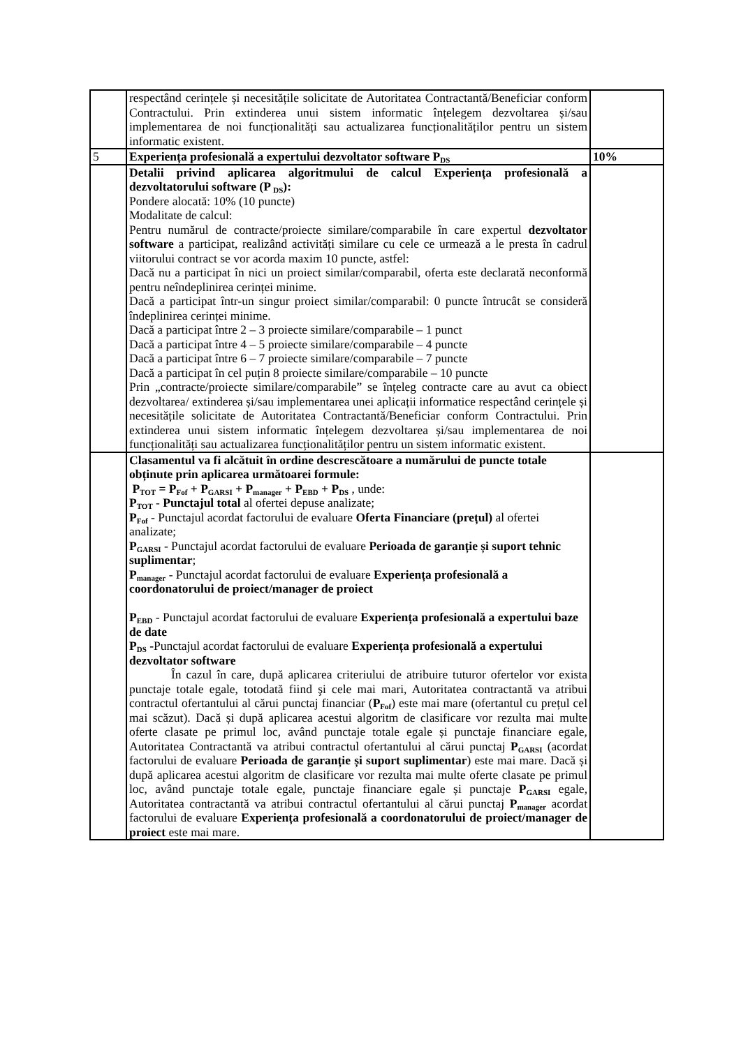| | respectând cerințele și necesitățile solicitate de Autoritatea Contractantă/Beneficiar conform Contractului. Prin extinderea unui sistem informatic înțelegem dezvoltarea și/sau implementarea de noi funcționalități sau actualizarea funcționalităților pentru un sistem informatic existent. | |
| 5 | Experiența profesională a expertului dezvoltator software P<sub>DS</sub> | 10% |
| | Detalii privind aplicarea algoritmului de calcul Experiența profesională a dezvoltatorului software (P <sub>DS</sub>): Pondere alocată: 10% (10 puncte) Modalitate de calcul: Pentru numărul de contracte/proiecte similare/comparabile în care expertul dezvoltator software a participat, realizând activități similare cu cele ce urmează a le presta în cadrul viitorului contract se vor acorda maxim 10 puncte, astfel: Dacă nu a participat în nici un proiect similar/comparabil, oferta este declarată neconformă pentru neîndeplinirea cerinței minime. Dacă a participat într-un singur proiect similar/comparabil: 0 puncte întrucât se consideră îndeplinirea cerinței minime. Dacă a participat între 2 – 3 proiecte similare/comparabile – 1 punct Dacă a participat între 4 – 5 proiecte similare/comparabile – 4 puncte Dacă a participat între 6 – 7 proiecte similare/comparabile – 7 puncte Dacă a participat în cel puțin 8 proiecte similare/comparabile – 10 puncte Prin „contracte/proiecte similare/comparabile” se înțeleg contracte care au avut ca obiect dezvoltarea/ extinderea și/sau implementarea unei aplicații informatice respectând cerințele și necesitățile solicitate de Autoritatea Contractantă/Beneficiar conform Contractului. Prin extinderea unui sistem informatic înțelegem dezvoltarea și/sau implementarea de noi funcționalități sau actualizarea funcționalităților pentru un sistem informatic existent. | |
| | Clasamentul va fi alcătuit în ordine descrescătoare a numărului de puncte totale obținute prin aplicarea următoarei formule: P<sub>TOT</sub> = P<sub>Fof</sub> + P<sub>GARSI</sub> + P<sub>manager</sub> + P<sub>EBD</sub> + P<sub>DS</sub> , unde: P<sub>TOT</sub> - Punctajul total al ofertei depuse analizate; P<sub>Fof</sub> - Punctajul acordat factorului de evaluare Oferta Financiare (prețul) al ofertei analizate; P<sub>GARSI</sub> - Punctajul acordat factorului de evaluare Perioada de garanție și suport tehnic suplimentar ; P<sub>manager</sub> - Punctajul acordat factorului de evaluare Experiența profesională a coordonatorului de proiect/manager de proiect P<sub>EBD</sub> - Punctajul acordat factorului de evaluare Experiența profesională a expertului baze de date P<sub>DS</sub> - Punctajul acordat factorului de evaluare Experiența profesională a expertului dezvoltator software În cazul în care, după aplicarea criteriului de atribuire tuturor ofertelor vor exista punctaje totale egale, totodată fiind şi cele mai mari, Autoritatea contractantă va atribui contractul ofertantului al cărui punctaj financiar ( P<sub>Fof</sub> ) este mai mare (ofertantul cu prețul cel mai scăzut). Dacă și după aplicarea acestui algoritm de clasificare vor rezulta mai multe oferte clasate pe primul loc, având punctaje totale egale și punctaje financiare egale, Autoritatea Contractantă va atribui contractul ofertantului al cărui punctaj P<sub>GARSI</sub> (acordat factorului de evaluare Perioada de garanție și suport suplimentar ) este mai mare. Dacă și după aplicarea acestui algoritm de clasificare vor rezulta mai multe oferte clasate pe primul loc, având punctaje totale egale, punctaje financiare egale și punctaje P<sub>GARSI</sub> egale, Autoritatea contractantă va atribui contractul ofertantului al cărui punctaj P<sub>manager</sub> acordat factorului de evaluare Experiența profesională a coordonatorului de proiect/manager de proiect este mai mare. | |